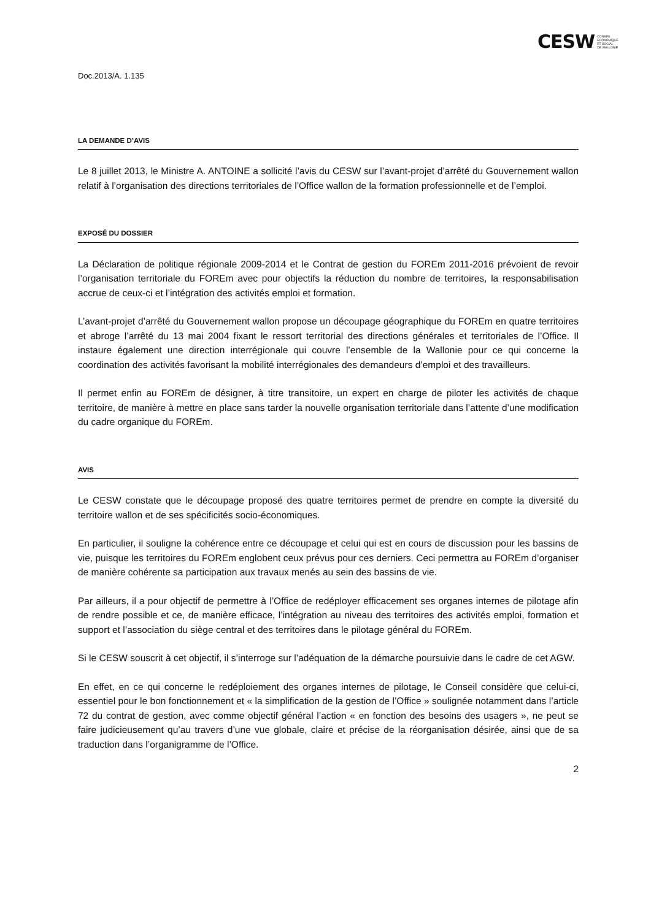CESW CONSEIL
ECONOMIQUE
ET SOCIAL
DE WALLONIE
Doc.2013/A. 1.135
LA DEMANDE D’AVIS
Le 8 juillet 2013, le Ministre A. ANTOINE a sollicité l’avis du CESW sur l’avant-projet d’arrêté du Gouvernement wallon relatif à l’organisation des directions territoriales de l’Office wallon de la formation professionnelle et de l’emploi.
EXPOSÉ DU DOSSIER
La Déclaration de politique régionale 2009-2014 et le Contrat de gestion du FOREm 2011-2016 prévoient de revoir l’organisation territoriale du FOREm avec pour objectifs la réduction du nombre de territoires, la responsabilisation accrue de ceux-ci et l’intégration des activités emploi et formation.
L’avant-projet d’arrêté du Gouvernement wallon propose un découpage géographique du FOREm en quatre territoires et abroge l’arrêté du 13 mai 2004 fixant le ressort territorial des directions générales et territoriales de l’Office. Il instaure également une direction interrégionale qui couvre l’ensemble de la Wallonie pour ce qui concerne la coordination des activités favorisant la mobilité interrégionales des demandeurs d’emploi et des travailleurs.
Il permet enfin au FOREm de désigner, à titre transitoire, un expert en charge de piloter les activités de chaque territoire, de manière à mettre en place sans tarder la nouvelle organisation territoriale dans l’attente d’une modification du cadre organique du FOREm.
AVIS
Le CESW constate que le découpage proposé des quatre territoires permet de prendre en compte la diversité du territoire wallon et de ses spécificités socio-économiques.
En particulier, il souligne la cohérence entre ce découpage et celui qui est en cours de discussion pour les bassins de vie, puisque les territoires du FOREm englobent ceux prévus pour ces derniers. Ceci permettra au FOREm d’organiser de manière cohérente sa participation aux travaux menés au sein des bassins de vie.
Par ailleurs, il a pour objectif de permettre à l’Office de redéployer efficacement ses organes internes de pilotage afin de rendre possible et ce, de manière efficace, l’intégration au niveau des territoires des activités emploi, formation et support et l’association du siège central et des territoires dans le pilotage général du FOREm.
Si le CESW souscrit à cet objectif, il s’interroge sur l’adéquation de la démarche poursuivie dans le cadre de cet AGW.
En effet, en ce qui concerne le redéploiement des organes internes de pilotage, le Conseil considère que celui-ci, essentiel pour le bon fonctionnement et « la simplification de la gestion de l’Office » soulignée notamment dans l’article 72 du contrat de gestion, avec comme objectif général l’action « en fonction des besoins des usagers », ne peut se faire judicieusement qu’au travers d’une vue globale, claire et précise de la réorganisation désirée, ainsi que de sa traduction dans l’organigramme de l’Office.
2